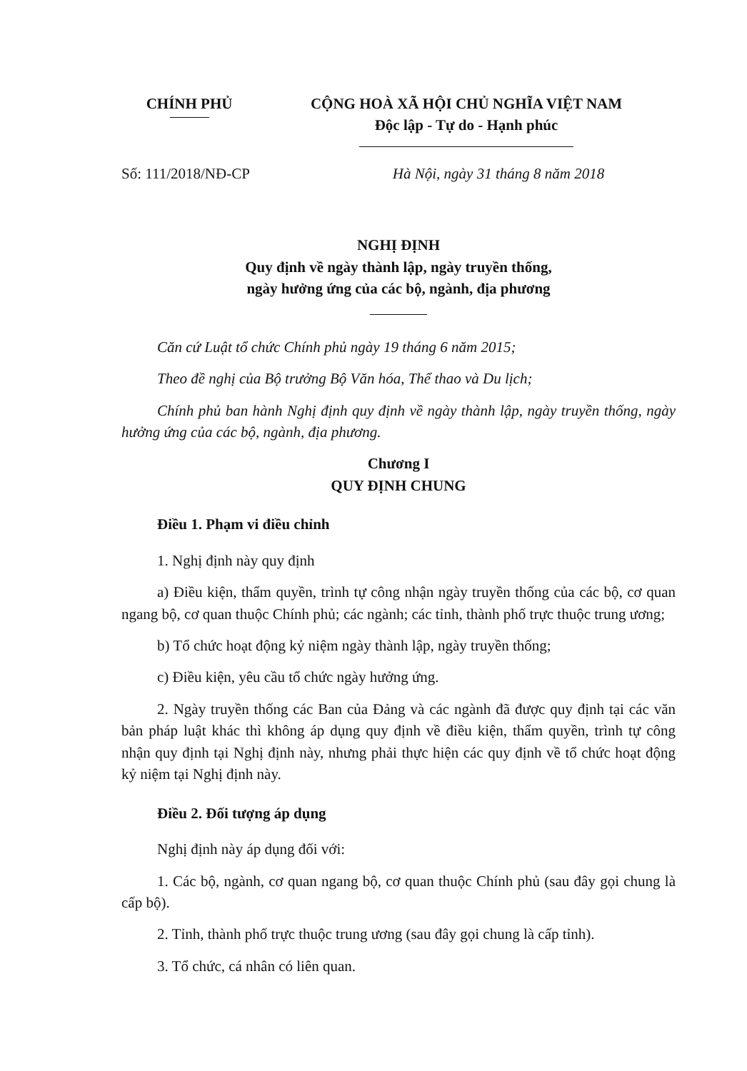CHÍNH PHỦ CỘNG HOÀ XÃ HỘI CHỦ NGHĨA VIỆT NAM
Độc lập - Tự do - Hạnh phúc
Số: 111/2018/NĐ-CP Hà Nội, ngày 31 tháng 8 năm 2018
NGHỊ ĐỊNH
Quy định về ngày thành lập, ngày truyền thống,
ngày hưởng ứng của các bộ, ngành, địa phương
Căn cứ Luật tổ chức Chính phủ ngày 19 tháng 6 năm 2015;
Theo đề nghị của Bộ trưởng Bộ Văn hóa, Thể thao và Du lịch;
Chính phủ ban hành Nghị định quy định về ngày thành lập, ngày truyền thống, ngày hưởng ứng của các bộ, ngành, địa phương.
Chương I
QUY ĐỊNH CHUNG
Điều 1. Phạm vi điều chỉnh
1. Nghị định này quy định
a) Điều kiện, thẩm quyền, trình tự công nhận ngày truyền thống của các bộ, cơ quan ngang bộ, cơ quan thuộc Chính phủ; các ngành; các tỉnh, thành phố trực thuộc trung ương;
b) Tổ chức hoạt động kỷ niệm ngày thành lập, ngày truyền thống;
c) Điều kiện, yêu cầu tổ chức ngày hưởng ứng.
2. Ngày truyền thống các Ban của Đảng và các ngành đã được quy định tại các văn bản pháp luật khác thì không áp dụng quy định về điều kiện, thẩm quyền, trình tự công nhận quy định tại Nghị định này, nhưng phải thực hiện các quy định về tổ chức hoạt động kỷ niệm tại Nghị định này.
Điều 2. Đối tượng áp dụng
Nghị định này áp dụng đối với:
1. Các bộ, ngành, cơ quan ngang bộ, cơ quan thuộc Chính phủ (sau đây gọi chung là cấp bộ).
2. Tỉnh, thành phố trực thuộc trung ương (sau đây gọi chung là cấp tỉnh).
3. Tổ chức, cá nhân có liên quan.